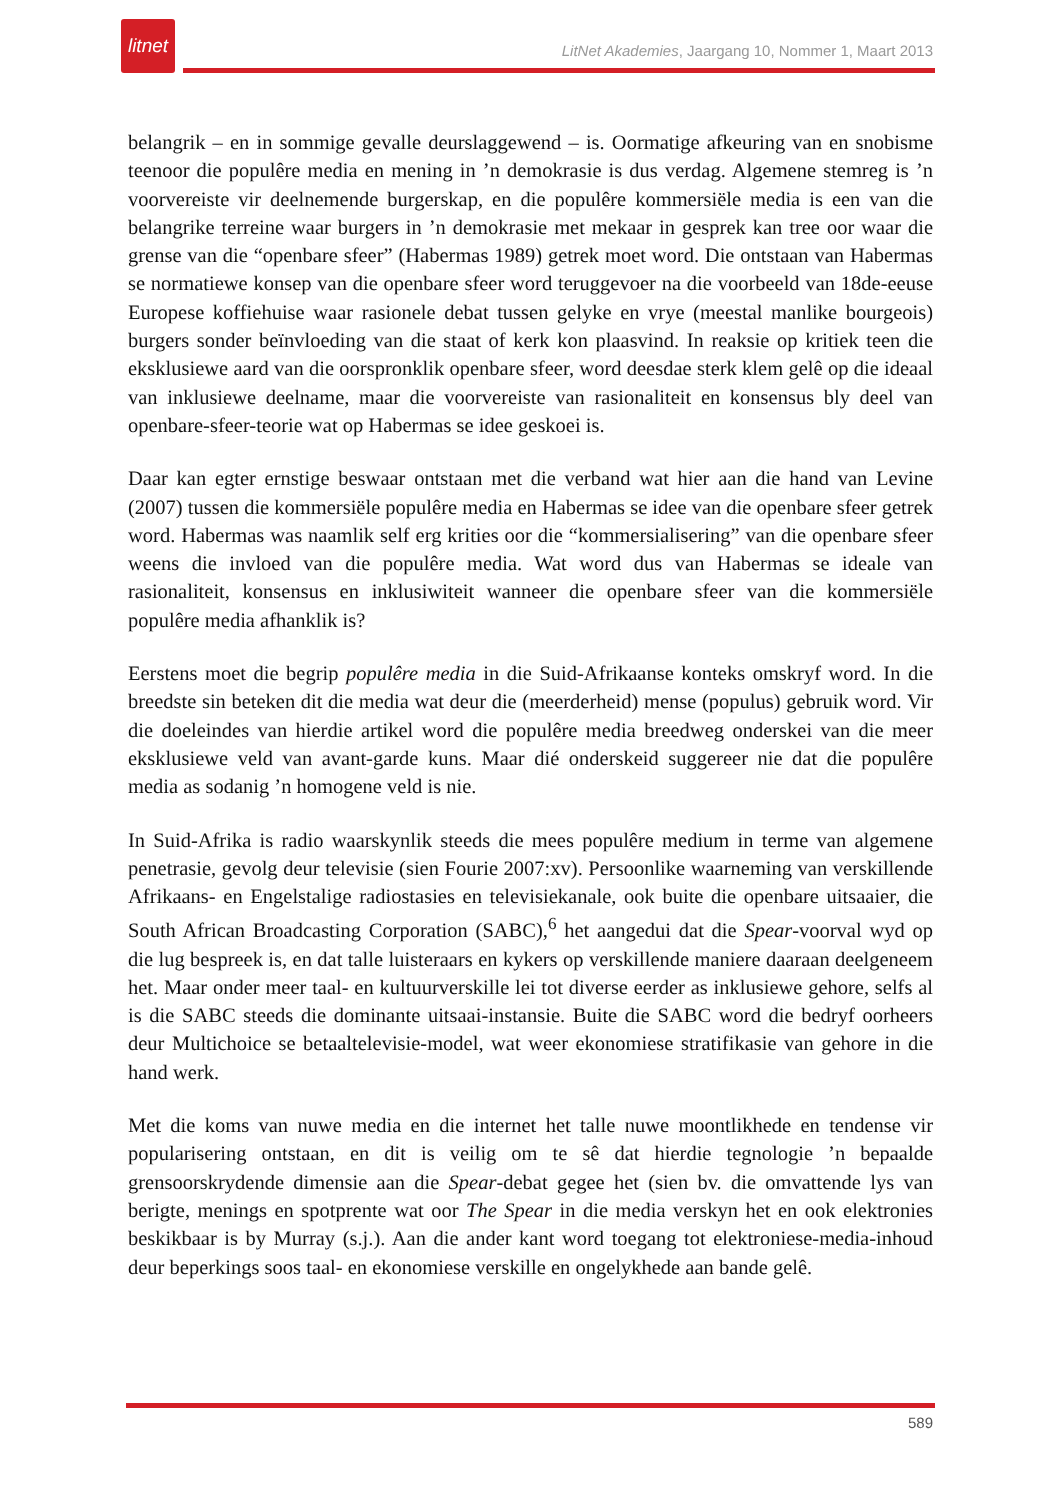litnet
LitNet Akademies, Jaargang 10, Nommer 1, Maart 2013
belangrik – en in sommige gevalle deurslaggewend – is. Oormatige afkeuring van en snobisme teenoor die populêre media en mening in ’n demokrasie is dus verdag. Algemene stemreg is ’n voorvereiste vir deelnemende burgerskap, en die populêre kommersiële media is een van die belangrike terreine waar burgers in ’n demokrasie met mekaar in gesprek kan tree oor waar die grense van die “openbare sfeer” (Habermas 1989) getrek moet word. Die ontstaan van Habermas se normatiewe konsep van die openbare sfeer word teruggevoer na die voorbeeld van 18de-eeuse Europese koffiehuise waar rasionele debat tussen gelyke en vrye (meestal manlike bourgeois) burgers sonder beïnvloeding van die staat of kerk kon plaasvind. In reaksie op kritiek teen die eksklusiewe aard van die oorspronklik openbare sfeer, word deesdae sterk klem gelê op die ideaal van inklusiewe deelname, maar die voorvereiste van rasionaliteit en konsensus bly deel van openbare-sfeer-teorie wat op Habermas se idee geskoei is.
Daar kan egter ernstige beswaar ontstaan met die verband wat hier aan die hand van Levine (2007) tussen die kommersiële populêre media en Habermas se idee van die openbare sfeer getrek word. Habermas was naamlik self erg krities oor die “kommersialisering” van die openbare sfeer weens die invloed van die populêre media. Wat word dus van Habermas se ideale van rasionaliteit, konsensus en inklusiwiteit wanneer die openbare sfeer van die kommersiële populêre media afhanklik is?
Eerstens moet die begrip populêre media in die Suid-Afrikaanse konteks omskryf word. In die breedste sin beteken dit die media wat deur die (meerderheid) mense (populus) gebruik word. Vir die doeleindes van hierdie artikel word die populêre media breedweg onderskei van die meer eksklusiewe veld van avant-garde kuns. Maar dié onderskeid suggereer nie dat die populêre media as sodanig ’n homogene veld is nie.
In Suid-Afrika is radio waarskynlik steeds die mees populêre medium in terme van algemene penetrasie, gevolg deur televisie (sien Fourie 2007:xv). Persoonlike waarneming van verskillende Afrikaans- en Engelstalige radiostasies en televisiekanale, ook buite die openbare uitsaaier, die South African Broadcasting Corporation (SABC),<sup>6</sup> het aangedui dat die Spear-voorval wyd op die lug bespreek is, en dat talle luisteraars en kykers op verskillende maniere daaraan deelgeneem het. Maar onder meer taal- en kultuurverskille lei tot diverse eerder as inklusiewe gehore, selfs al is die SABC steeds die dominante uitsaai-instansie. Buite die SABC word die bedryf oorheers deur Multichoice se betaaltelevisie-model, wat weer ekonomiese stratifikasie van gehore in die hand werk.
Met die koms van nuwe media en die internet het talle nuwe moontlikhede en tendense vir popularisering ontstaan, en dit is veilig om te sê dat hierdie tegnologie ’n bepaalde grensoorskrydende dimensie aan die Spear-debat gegee het (sien bv. die omvattende lys van berigte, menings en spotprente wat oor The Spear in die media verskyn het en ook elektronies beskikbaar is by Murray (s.j.). Aan die ander kant word toegang tot elektroniese-media-inhoud deur beperkings soos taal- en ekonomiese verskille en ongelykhede aan bande gelê.
589